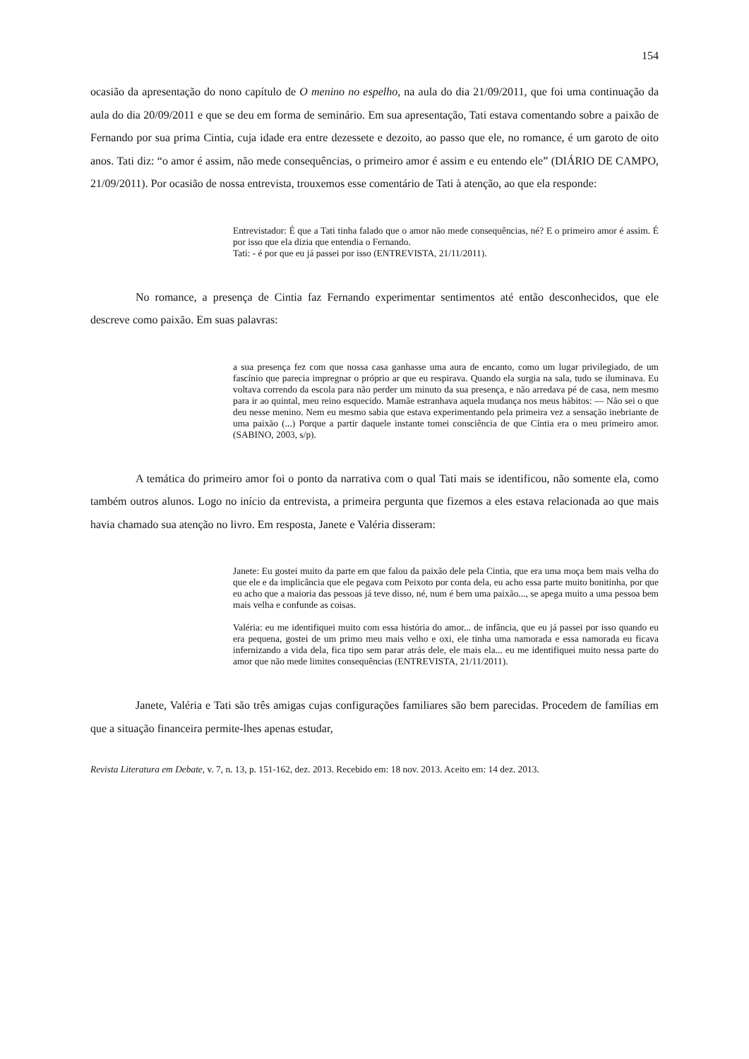154
ocasião da apresentação do nono capítulo de O menino no espelho, na aula do dia 21/09/2011, que foi uma continuação da aula do dia 20/09/2011 e que se deu em forma de seminário. Em sua apresentação, Tati estava comentando sobre a paixão de Fernando por sua prima Cintia, cuja idade era entre dezessete e dezoito, ao passo que ele, no romance, é um garoto de oito anos. Tati diz: “o amor é assim, não mede consequências, o primeiro amor é assim e eu entendo ele” (DIÁRIO DE CAMPO, 21/09/2011). Por ocasião de nossa entrevista, trouxemos esse comentário de Tati à atenção, ao que ela responde:
Entrevistador: É que a Tati tinha falado que o amor não mede consequências, né? E o primeiro amor é assim. É por isso que ela dizia que entendia o Fernando.
Tati: - é por que eu já passei por isso (ENTREVISTA, 21/11/2011).
No romance, a presença de Cintia faz Fernando experimentar sentimentos até então desconhecidos, que ele descreve como paixão. Em suas palavras:
a sua presença fez com que nossa casa ganhasse uma aura de encanto, como um lugar privilegiado, de um fascínio que parecia impregnar o próprio ar que eu respirava. Quando ela surgia na sala, tudo se iluminava. Eu voltava correndo da escola para não perder um minuto da sua presença, e não arredava pé de casa, nem mesmo para ir ao quintal, meu reino esquecido. Mamãe estranhava aquela mudança nos meus hábitos: — Não sei o que deu nesse menino. Nem eu mesmo sabia que estava experimentando pela primeira vez a sensação inebriante de uma paixão (...) Porque a partir daquele instante tomei consciência de que Cíntia era o meu primeiro amor. (SABINO, 2003, s/p).
A temática do primeiro amor foi o ponto da narrativa com o qual Tati mais se identificou, não somente ela, como também outros alunos. Logo no início da entrevista, a primeira pergunta que fizemos a eles estava relacionada ao que mais havia chamado sua atenção no livro. Em resposta, Janete e Valéria disseram:
Janete: Eu gostei muito da parte em que falou da paixão dele pela Cintia, que era uma moça bem mais velha do que ele e da implicância que ele pegava com Peixoto por conta dela, eu acho essa parte muito bonitinha, por que eu acho que a maioria das pessoas já teve disso, né, num é bem uma paixão..., se apega muito a uma pessoa bem mais velha e confunde as coisas.
Valéria: eu me identifiquei muito com essa história do amor... de infância, que eu já passei por isso quando eu era pequena, gostei de um primo meu mais velho e oxi, ele tinha uma namorada e essa namorada eu ficava infernizando a vida dela, fica tipo sem parar atrás dele, ele mais ela... eu me identifiquei muito nessa parte do amor que não mede limites consequências (ENTREVISTA, 21/11/2011).
Janete, Valéria e Tati são três amigas cujas configurações familiares são bem parecidas. Procedem de famílias em que a situação financeira permite-lhes apenas estudar,
Revista Literatura em Debate, v. 7, n. 13, p. 151-162, dez. 2013. Recebido em: 18 nov. 2013. Aceito em: 14 dez. 2013.